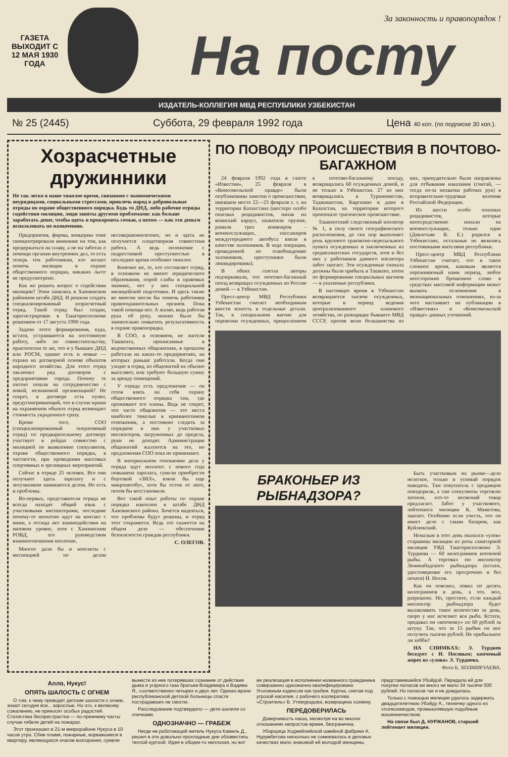ГАЗЕТА ВЫХОДИТ С 12 МАЯ 1930 ГОДА
За законность и правопорядок !
На посту
ИЗДАТЕЛЬ-КОЛЛЕГИЯ МВД РЕСПУБЛИКИ УЗБЕКИСТАН
№ 25 (2445) Суббота, 29 февраля 1992 года Цена 40 коп. (по подписке 30 коп.).
Хозрасчетные дружинники
Не так легко в наше тяжелое время, связанное с экономическими неурядицами, социальными стрессами, привлечь народ в добровольные отряды по охране общественного порядка. Будь то ДНД, либо рабочие отряды содействия милиции, люди заняты другими проблемами: как больше заработать денег, чтобы одеть и прокормить семью, а потом — как эти деньги использовать по назначению.
Предприятия, фирмы, концерны тоже сконцентрировали внимание на том, как продержаться на плаву, а не на заботах о помощи органам внутренних дел, то есть теперь тем работникам, кто желает помочь милиции в охране общественного порядка, никаких льгот не предусмотрено.
Как же решить вопрос о содействии милиции? Этим занялись в Хамзинском районном штабе ДНД. И решили создать специализированный хозрасчетный отряд. Такой отряд был создан, зарегистрирован в Ташгорисполкоме решением от 17 августа 1990 года.
Задачи этого формирования, куда, кстати, устраиваются на постоянную работу, либо по совместительству, практически те же, что и у бывших ДНД или РОСМ, однако есть и новые — охрана на договорной основе объектов народного хозяйства. Для этого отряд заключил ряд договоров с предприятиями города. Почему те охотно пошли на сотрудничество с новой, незнакомой организацией? Не секрет, в договоре есть пункт, предусматривающий, что в случае кражи на охраняемом объекте отряд возмещает стоимость украденного сразу.
Кроме того, СОО (специализированный оперативный отряд) по предварительному договору участвует в рейдах совместно с милицией по выявлению спекулянтов, охране общественного порядка, в частности, при проведении массовых спортивных и зрелищных мероприятий.
Сейчас в отряде 25 человек. Все они получают здесь зарплату и с энтузиазмом занимаются делом. Но есть и проблемы.
Во-первых, представители отряда не всегда находят общий язык с участковыми инспекторами, последние почему-то неохотно идут на контакт с ними, а отсюда нет взаимодействия на низовом уровне, хотя с Хамзинским РОВД, его руководством взаимоотношения неплохие.
Многое дали бы и контакты с инспекцией по делам несовершеннолетних, но и здесь не получается плодотворная совместная работа. А ведь положение с подростковой преступностью в последнее время особенно тяжелое.
Конечно же, те, кто составляет отряд, в основном не имеют юридического образования, порой слабы в правовых знаниях, нет у них специальной милицейской подготовки. И здесь также во многом могли бы помочь работники правоохранительных органов. Пока такой помощи нет. А жалко, ведь работая рука об руку, можно было бы значительно повысить результативность в охране правопорядка.
В СОО, в основном, не жители Ташкента, прописанные в ведомственных общежитиях, в прошлом работали на каких-то предприятиях, на которых раньше работали. Когда они уходят в отряд, из общежитий их обычно выселяют, или требуют большую сумму за аренду помещений.
У отряда есть предложение — он готов взять на себя охрану общественного порядка там, где проживают его члены. Ведь не секрет, что часто общежития — это места наиболее тяжелые в криминогенном отношении, а постоянно следить за порядком в них у участковых инспекторов, загруженных до предела, руки не доходят. Администрации общежитий жалуются на это, но предложения СОО пока не принимают.
В материальном отношении дела у отряда идут неплохо: с нового года повышена зарплата, сумели приобрести бортовой «ЗИЛ», взяли бы еще микроавтобус, хотя бы остов от него, потом бы восстановили.
Вот такой опыт работы по охране порядка накоплен в штабе ДНД Хамзинского района. Хочется надеяться, что проблемы будут решены, и отряд этот сохранится. Ведь это скажется на общем деле — обеспечении безопасности граждан республики.
С. ОЛЕГОВ.
ПО ПОВОДУ ПРОИСШЕСТВИЯ В ПОЧТОВО-БАГАЖНОМ
24 февраля 1992 года в газете «Известия», 25 февраля в «Комсомольской правде» были опубликованы заметки о происшествии, имевшем место 22—23 февраля с. г. на территории Казахстана (шестеро особо опасных рецидивистов, напав на воинский караул, захватили оружие, ранили трех конвоиров - военнослужащих, пассажиров междугородного автобуса взяли в качестве заложников. В ходе операции, проведенной по освобождению заложников, преступники были ликвидированы).
В обеих газетах авторы подчеркивали, что почтово-багажный поезд возвращал осужденных из России домой — в Узбекистан.
Пресс-центр МВД Республики Узбекистан считает необходимым внести ясность в отдельные детали. Так, в специальном вагоне для перевозки осужденных, прицепленном к почтово-багажному поезду, возвращались 60 осужденных домой, и не только в Узбекистан. 27 из них возвращались в Туркменистан, Таджикистан, Киргизию и даже в Казахстан, на территории которого произошло трагическое происшествие.
Ташкентский следственный изолятор № 1, в силу своего географического расположения, до сих пор выполняет роль крупного транзитно-пересыльного пункта осужденных и заключенных из среднеазиатских государств, хотя и без них у работников данного изолятора забот хватает. Эти осужденные сначала должны были прибыть в Ташкент, затем по формировании специальных вагонов — в указанные республики.
В настоящее время в Узбекистан возвращаются тысячи осужденных, которые в период ведения централизованного планового хозяйства, по разнарядке бывшего МВД СССР, против воли большинства из них, принудительно были направлены для отбывания наказания (считай, — тогда из-за нехватки рабочих рук) в исправительно-трудовые колонии Российской Федерации.
Из шести особо опасных рецидивистов, которые непосредственно напали на военнослужащих, только один (Давлетьян В. Е.) родился в Узбекистане, остальные не являлись постоянными жителями республики.
Пресс-центр МВД Республики Узбекистан считает, что в такое сложное время, каковым является переживаемый нами период, любое неосторожно брошенное слово в средствах массовой информации может вызвать осложнения в межнациональных отношениях, из-за чего настаивает на публикации в «Известиях» и «Комсомольской правде» данных уточнений.
БРАКОНЬЕР ИЗ РЫБНАДЗОРА?
Быть участковым на рынке—дело нелегкое, только и успевай порядок наводить. Там покупатель с продавцом повздорили, а там спекулянты торговлю затеяли, кто-то несвежий товар предлагает. Забот у участкового, лейтенанта милиции К. Маметова, хватает. Особенно если учесть, что он имеет дело с таким базаром, как Куйлюкский.
Немалым в этот день оказался «улов» старшины милиции из роты санитарной милиции УВД Ташгорисполкома Э. Турдиева — 60 килограммов копченой рыбы. А торговал ею инспектор Ленинабадского рыбнадзора (кстати, удостоверение его просрочено и без печати) И. Носов.
Как он пояснил, ловил по десять килограммов в день, а это, мол, разрешено. Но, простите, если каждый инспектор рыбнадзора будет вылавливать такое количество за день, скоро у нас исчезнет вся рыба. Кстати, продавал он «копченку» по 60 рублей за штуку. Так, что за 15 рыбин он мог получить тысячи рублей. Не прибыльное ли хобби?
НА СНИМКАХ: Э. Турдиев беседует с И. Носовым; копченый жерех из «улова» Э. Турдиева.
Фото Б. ХОЛМИРЗАЕВА.
Алло, Нукус!
ОПЯТЬ ШАЛОСТЬ С ОГНЕМ
О том, к чему приводят детские шалости с огнем, знают сегодня все... взрослые. Но это, к великому сожалению, не приносит особых радостей. Статистика беспристрастна — по-прежнему часты случаи гибели детей на пожарах.
Этот произошел в 21-м микрорайоне Нукуса в 10 часов утра. Сбив пламя, пожарные, ворвавшиеся в квартиру, являющуюся очагом возгорания, сумели вынести из нее потерявших сознание от действия дыма и угарного газа братьев Владимира и Вадима Я., соответственно четырех и двух лет. Однако врачи республиканской детской больницы спасти пострадавших не смогли.
Расследование подтвердило — дети шалили со спичками.
ОДНОЗНАЧНО — ГРАБЕЖ
Нигде не работающий житель Нукуса Камиль Д., решил в эти довольно прохладные дни обзавестись теплой курткой. Идея в общем-то неплохая, но вот ее реализация в исполнении названного гражданина совершенно однозначно квалифицирована Уголовным кодексом как грабеж. Куртка, снятая под угрозой насилия, с рабочего кооператива «Строитель» Б. Утемурадова, возвращена хозяину.
ПЕРЕДОВЕРИЛАСЬ
Доверчивость наша, несмотря на во многих отношениях непростое время, безгранична.
Уборщица Ходжейлийской швейной фабрики А. Нурумбетова нисколько не сомневалась в деловых качествах мало знакомой ей молодой женщины, представившейся Убойдой. Передала ей для покупки паласов ни много ни мало 34 тысячи 500 рублей. Но паласов так и не дождалась.
Только с помощью милиции удалось задержать двадцатилетнюю Убойду А., техничку одного из хлопкозаводов, промышлявшую подобным мошенничеством.
На связи был Д. НУРЖАНОВ, старший лейтенант милиции.